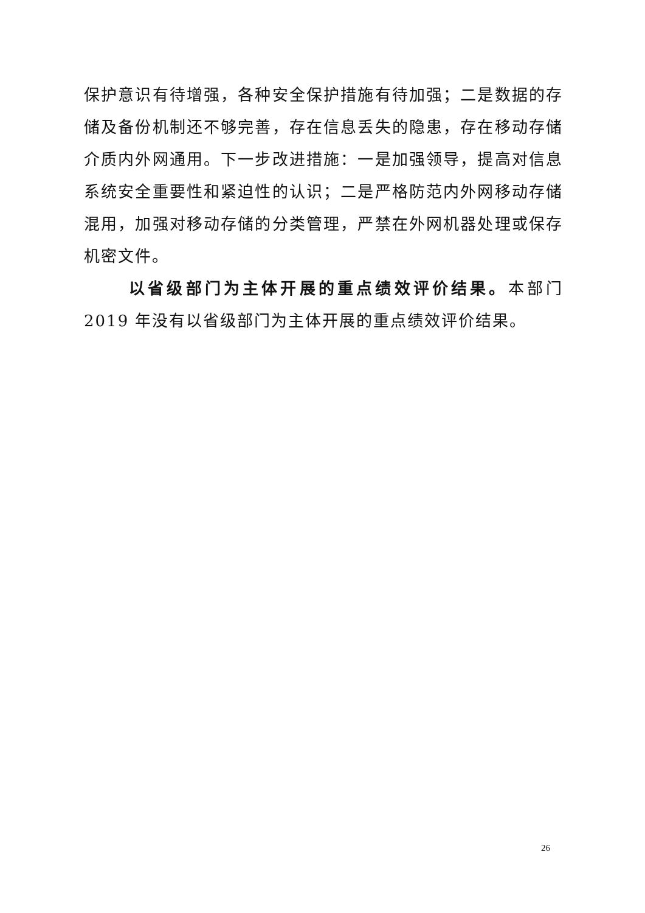保护意识有待增强，各种安全保护措施有待加强；二是数据的存储及备份机制还不够完善，存在信息丢失的隐患，存在移动存储介质内外网通用。下一步改进措施：一是加强领导，提高对信息系统安全重要性和紧迫性的认识；二是严格防范内外网移动存储混用，加强对移动存储的分类管理，严禁在外网机器处理或保存机密文件。
以省级部门为主体开展的重点绩效评价结果。本部门 2019 年没有以省级部门为主体开展的重点绩效评价结果。
26